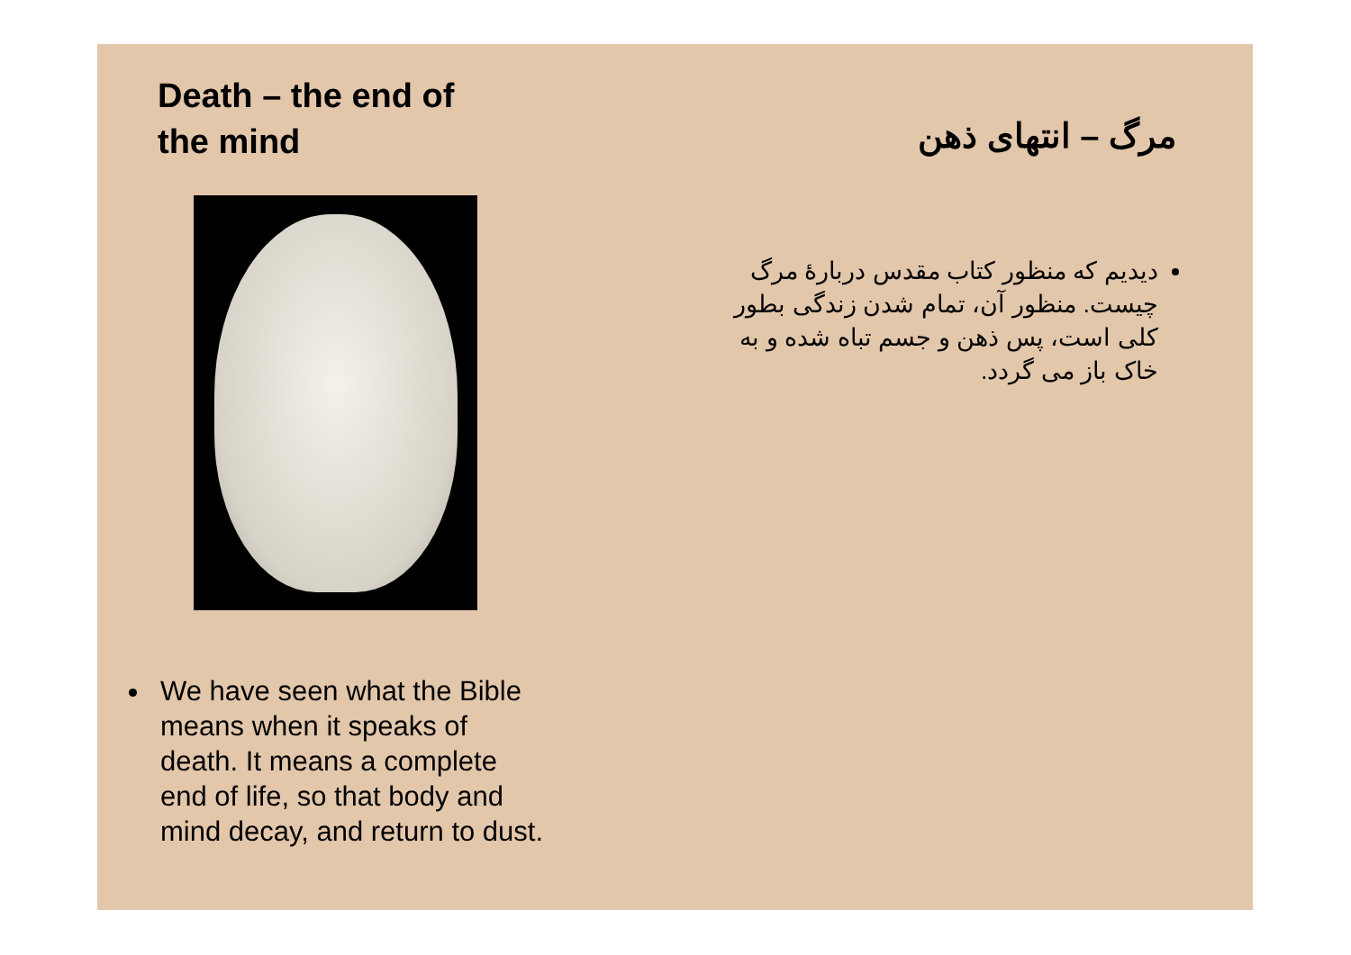Death – the end of
the mind
We have seen what the Bible means when it speaks of death. It means a complete end of life, so that body and mind decay, and return to dust.
مرگ – انتهای ذهن
دیدیم که منظور کتاب مقدس دربارهٔ مرگ چیست. منظور آن، تمام شدن زندگی بطور کلی است، پس ذهن و جسم تباه شده و به خاک باز می گردد.